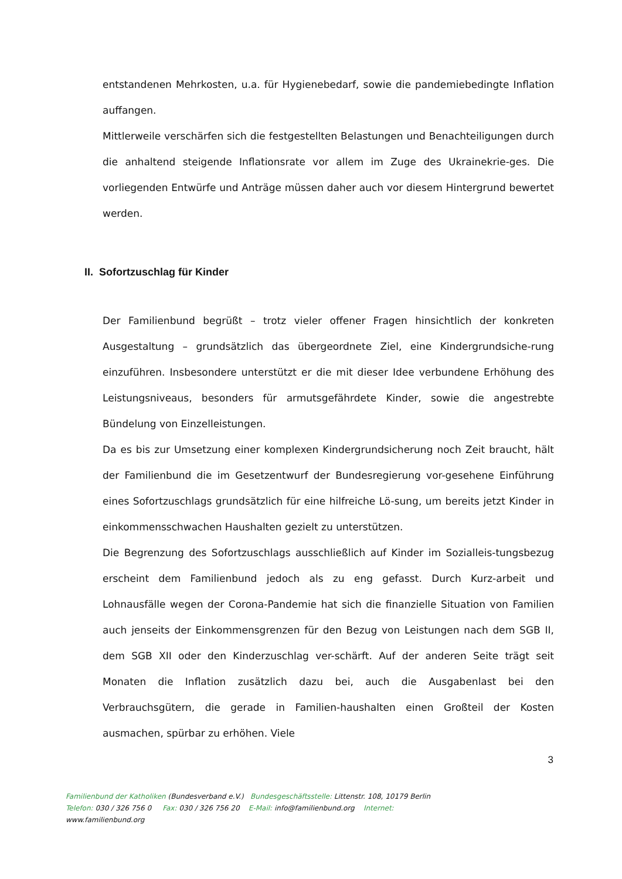entstandenen Mehrkosten, u.a. für Hygienebedarf, sowie die pandemiebedingte Inflation auffangen.
Mittlerweile verschärfen sich die festgestellten Belastungen und Benachteiligungen durch die anhaltend steigende Inflationsrate vor allem im Zuge des Ukrainekrie-ges. Die vorliegenden Entwürfe und Anträge müssen daher auch vor diesem Hintergrund bewertet werden.
II. Sofortzuschlag für Kinder
Der Familienbund begrüßt – trotz vieler offener Fragen hinsichtlich der konkreten Ausgestaltung – grundsätzlich das übergeordnete Ziel, eine Kindergrundsiche-rung einzuführen. Insbesondere unterstützt er die mit dieser Idee verbundene Erhöhung des Leistungsniveaus, besonders für armutsgefährdete Kinder, sowie die angestrebte Bündelung von Einzelleistungen.
Da es bis zur Umsetzung einer komplexen Kindergrundsicherung noch Zeit braucht, hält der Familienbund die im Gesetzentwurf der Bundesregierung vor-gesehene Einführung eines Sofortzuschlags grundsätzlich für eine hilfreiche Lö-sung, um bereits jetzt Kinder in einkommensschwachen Haushalten gezielt zu unterstützen.
Die Begrenzung des Sofortzuschlags ausschließlich auf Kinder im Sozialleis-tungsbezug erscheint dem Familienbund jedoch als zu eng gefasst. Durch Kurz-arbeit und Lohnausfälle wegen der Corona-Pandemie hat sich die finanzielle Situation von Familien auch jenseits der Einkommensgrenzen für den Bezug von Leistungen nach dem SGB II, dem SGB XII oder den Kinderzuschlag ver-schärft. Auf der anderen Seite trägt seit Monaten die Inflation zusätzlich dazu bei, auch die Ausgabenlast bei den Verbrauchsgütern, die gerade in Familien-haushalten einen Großteil der Kosten ausmachen, spürbar zu erhöhen. Viele
3
Familienbund der Katholiken (Bundesverband e.V.) Bundesgeschäftsstelle: Littenstr. 108, 10179 Berlin
Telefon: 030 / 326 756 0 Fax: 030 / 326 756 20 E-Mail: info@familienbund.org Internet:
www.familienbund.org